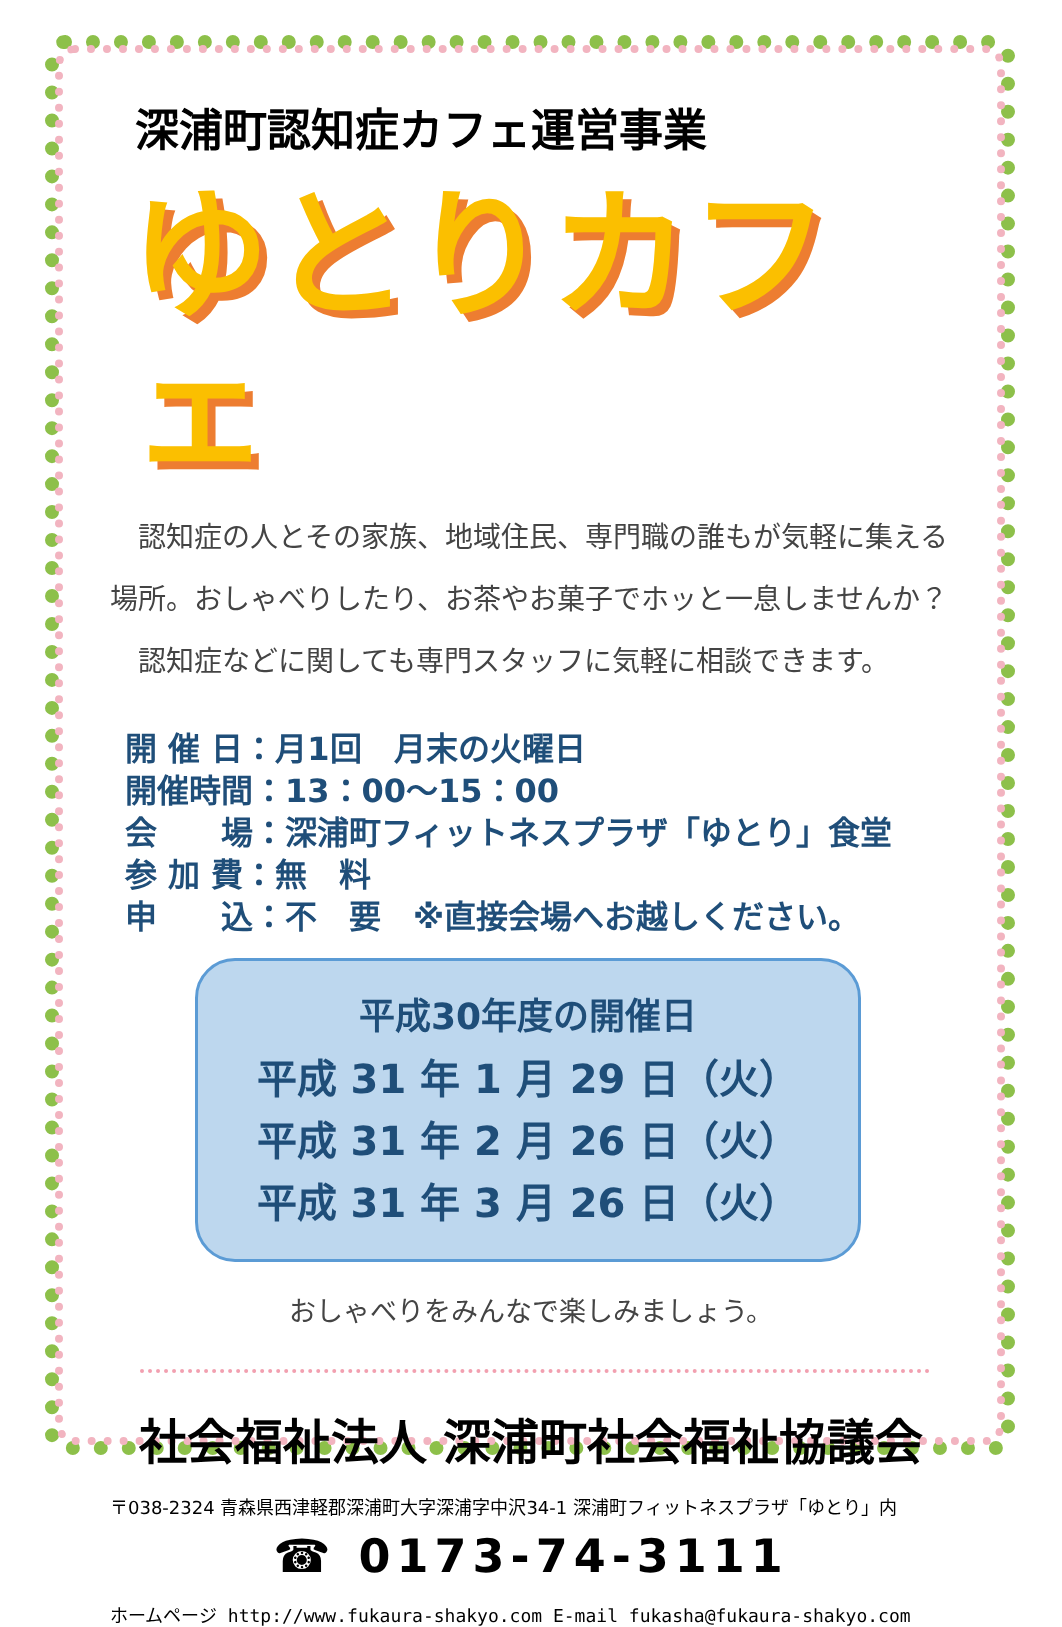深浦町認知症カフェ運営事業
ゆとりカフェ
　認知症の人とその家族、地域住民、専門職の誰もが気軽に集える場所。おしゃべりしたり、お茶やお菓子でホッと一息しませんか？
　認知症などに関しても専門スタッフに気軽に相談できます。
開 催 日：月1回　月末の火曜日
開催時間：13：00～15：00
会　　場：深浦町フィットネスプラザ「ゆとり」食堂
参 加 費：無　料
申　　込：不　要　※直接会場へお越しください。
平成30年度の開催日
平成 31 年 1 月 29 日（火）
平成 31 年 2 月 26 日（火）
平成 31 年 3 月 26 日（火）
おしゃべりをみんなで楽しみましょう。
社会福祉法人 深浦町社会福祉協議会
〒038-2324 青森県西津軽郡深浦町大字深浦字中沢34-1 深浦町フィットネスプラザ「ゆとり」内
☎ 0173-74-3111
ホームページ http://www.fukaura-shakyo.com E-mail fukasha@fukaura-shakyo.com